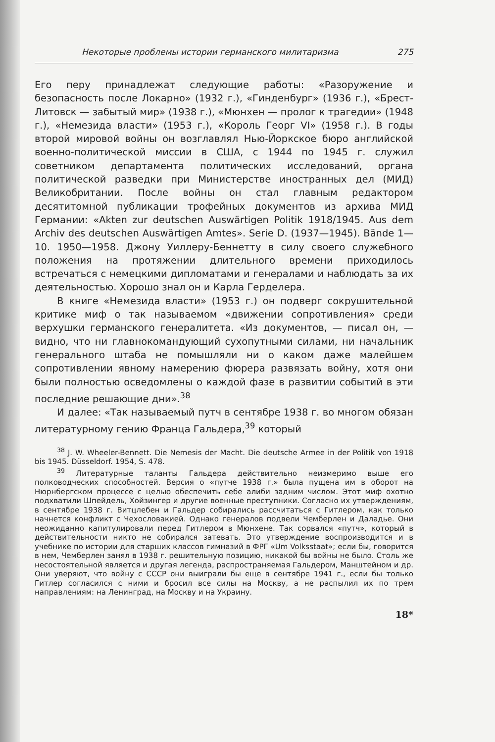Некоторые проблемы истории германского милитаризма 275
Его перу принадлежат следующие работы: «Разоружение и безопасность после Локарно» (1932 г.), «Гинденбург» (1936 г.), «Брест-Литовск — забытый мир» (1938 г.), «Мюнхен — пролог к трагедии» (1948 г.), «Немезида власти» (1953 г.), «Король Георг VI» (1958 г.). В годы второй мировой войны он возглавлял Нью-Йоркское бюро английской военно-политической миссии в США, с 1944 по 1945 г. служил советником департамента политических исследований, органа политической разведки при Министерстве иностранных дел (МИД) Великобритании. После войны он стал главным редактором десятитомной публикации трофейных документов из архива МИД Германии: «Akten zur deutschen Auswärtigen Politik 1918/1945. Aus dem Archiv des deutschen Auswärtigen Amtes». Serie D. (1937—1945). Bände 1—10. 1950—1958. Джону Уиллеру-Беннетту в силу своего служебного положения на протяжении длительного времени приходилось встречаться с немецкими дипломатами и генералами и наблюдать за их деятельностью. Хорошо знал он и Карла Герделера.
В книге «Немезида власти» (1953 г.) он подверг сокрушительной критике миф о так называемом «движении сопротивления» среди верхушки германского генералитета. «Из документов, — писал он, — видно, что ни главнокомандующий сухопутными силами, ни начальник генерального штаба не помышляли ни о каком даже малейшем сопротивлении явному намерению фюрера развязать войну, хотя они были полностью осведомлены о каждой фазе в развитии событий в эти последние решающие дни».<sup>38</sup>
И далее: «Так называемый путч в сентябре 1938 г. во многом обязан литературному гению Франца Гальдера,<sup>39</sup> который
<sup>38</sup> J. W. Wheeler-Bennett. Die Nemesis der Macht. Die deutsche Armee in der Politik von 1918 bis 1945. Düsseldorf. 1954, S. 478.
<sup>39</sup> Литературные таланты Гальдера действительно неизмеримо выше его полководческих способностей. Версия о «путче 1938 г.» была пущена им в оборот на Нюрнбергском процессе с целью обеспечить себе алиби задним числом. Этот миф охотно подхватили Шпейдель, Хойзингер и другие военные преступники. Согласно их утверждениям, в сентябре 1938 г. Витцлебен и Гальдер собирались рассчитаться с Гитлером, как только начнется конфликт с Чехословакией. Однако генералов подвели Чемберлен и Даладье. Они неожиданно капитулировали перед Гитлером в Мюнхене. Так сорвался «путч», который в действительности никто не собирался затевать. Это утверждение воспроизводится и в учебнике по истории для старших классов гимназий в ФРГ «Um Volksstaat»; если бы, говорится в нем, Чемберлен занял в 1938 г. решительную позицию, никакой бы войны не было. Столь же несостоятельной является и другая легенда, распространяемая Гальдером, Манштейном и др. Они уверяют, что войну с СССР они выиграли бы еще в сентябре 1941 г., если бы только Гитлер согласился с ними и бросил все силы на Москву, а не распылил их по трем направлениям: на Ленинград, на Москву и на Украину.
18*